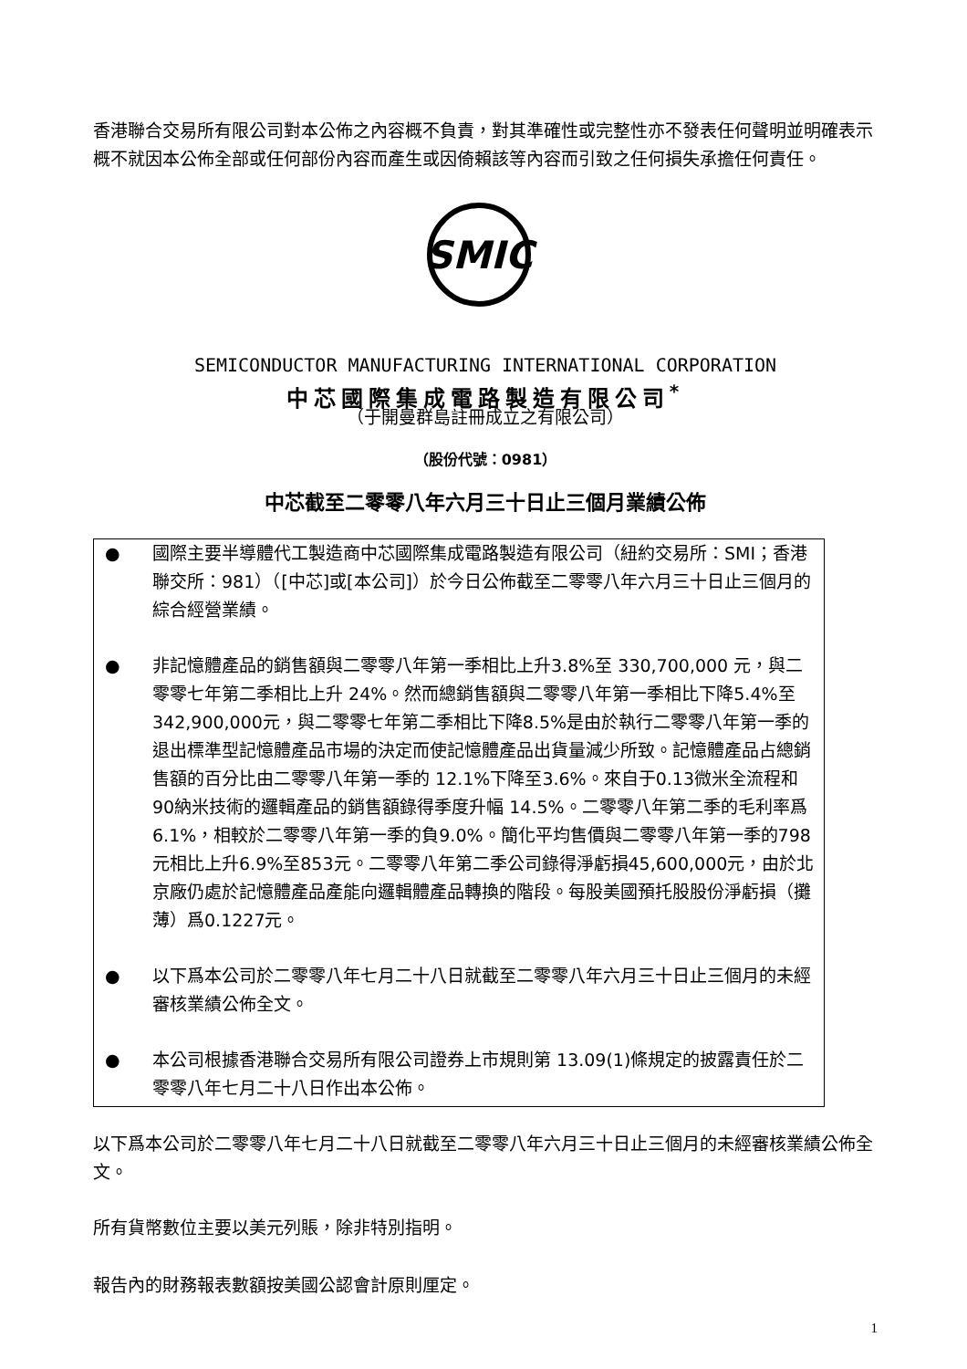香港聯合交易所有限公司對本公佈之內容概不負責，對其準確性或完整性亦不發表任何聲明並明確表示概不就因本公佈全部或任何部份內容而產生或因倚賴該等內容而引致之任何損失承擔任何責任。
SMIC
SEMICONDUCTOR MANUFACTURING INTERNATIONAL CORPORATION
中芯國際集成電路製造有限公司<sup>*</sup>
（于開曼群島註冊成立之有限公司）
（股份代號：0981）
中芯截至二零零八年六月三十日止三個月業績公佈
● 國際主要半導體代工製造商中芯國際集成電路製造有限公司（紐約交易所：SMI；香港聯交所：981）（[中芯]或[本公司]）於今日公佈截至二零零八年六月三十日止三個月的綜合經營業績。
● 非記憶體產品的銷售額與二零零八年第一季相比上升3.8%至 330,700,000 元，與二零零七年第二季相比上升 24%。然而總銷售額與二零零八年第一季相比下降5.4%至342,900,000元，與二零零七年第二季相比下降8.5%是由於執行二零零八年第一季的退出標準型記憶體產品市場的決定而使記憶體產品出貨量減少所致。記憶體產品占總銷售額的百分比由二零零八年第一季的 12.1%下降至3.6%。來自于0.13微米全流程和90納米技術的邏輯產品的銷售額錄得季度升幅 14.5%。二零零八年第二季的毛利率爲6.1%，相較於二零零八年第一季的負9.0%。簡化平均售價與二零零八年第一季的798元相比上升6.9%至853元。二零零八年第二季公司錄得淨虧損45,600,000元，由於北京廠仍處於記憶體產品產能向邏輯體產品轉換的階段。每股美國預托股股份淨虧損（攤薄）爲0.1227元。
● 以下爲本公司於二零零八年七月二十八日就截至二零零八年六月三十日止三個月的未經審核業績公佈全文。
● 本公司根據香港聯合交易所有限公司證券上市規則第 13.09(1)條規定的披露責任於二零零八年七月二十八日作出本公佈。
以下爲本公司於二零零八年七月二十八日就截至二零零八年六月三十日止三個月的未經審核業績公佈全文。
所有貨幣數位主要以美元列賬，除非特別指明。
報告內的財務報表數額按美國公認會計原則厘定。
1